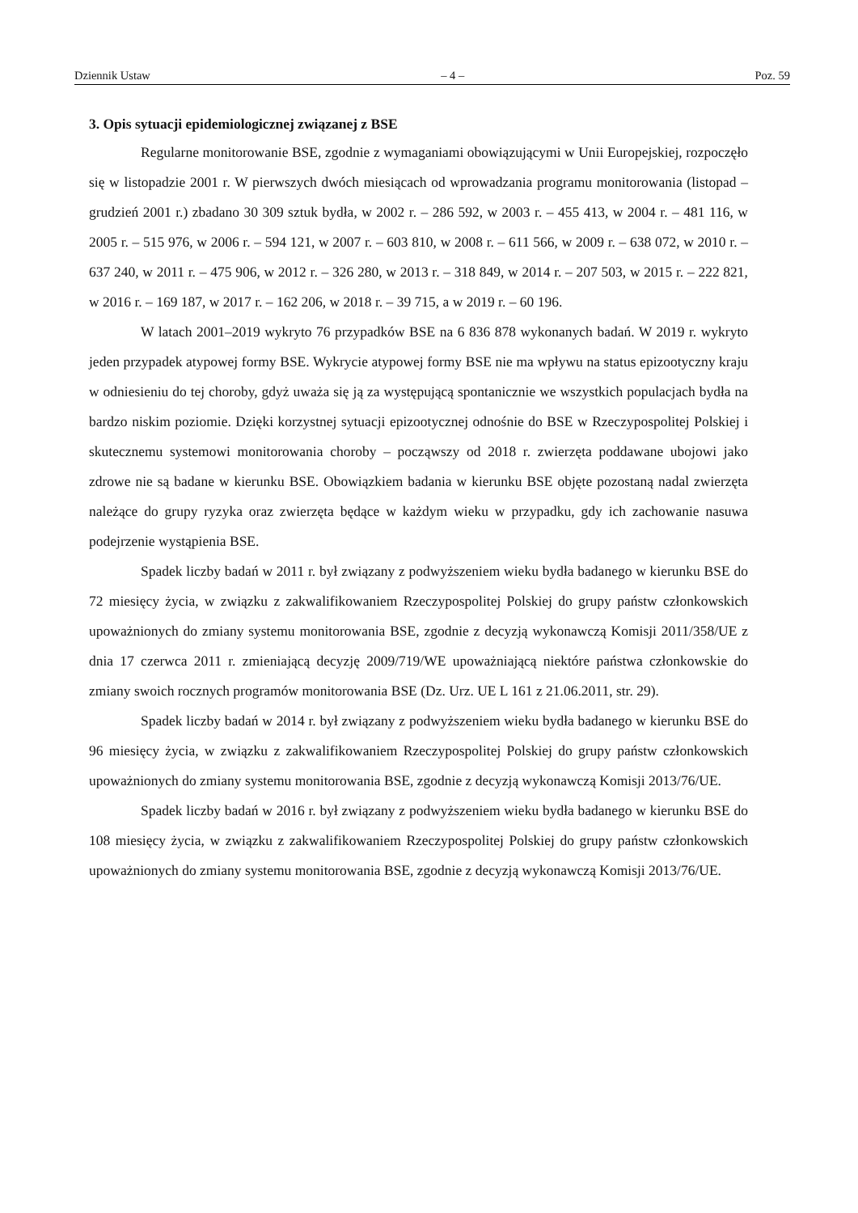Dziennik Ustaw – 4 – Poz. 59
3. Opis sytuacji epidemiologicznej związanej z BSE
Regularne monitorowanie BSE, zgodnie z wymaganiami obowiązującymi w Unii Europejskiej, rozpoczęło się w listopadzie 2001 r. W pierwszych dwóch miesiącach od wprowadzania programu monitorowania (listopad – grudzień 2001 r.) zbadano 30 309 sztuk bydła, w 2002 r. – 286 592, w 2003 r. – 455 413, w 2004 r. – 481 116, w 2005 r. – 515 976, w 2006 r. – 594 121, w 2007 r. – 603 810, w 2008 r. – 611 566, w 2009 r. – 638 072, w 2010 r. – 637 240, w 2011 r. – 475 906, w 2012 r. – 326 280, w 2013 r. – 318 849, w 2014 r. – 207 503, w 2015 r. – 222 821, w 2016 r. – 169 187, w 2017 r. – 162 206, w 2018 r. – 39 715, a w 2019 r. – 60 196.
W latach 2001–2019 wykryto 76 przypadków BSE na 6 836 878 wykonanych badań. W 2019 r. wykryto jeden przypadek atypowej formy BSE. Wykrycie atypowej formy BSE nie ma wpływu na status epizootyczny kraju w odniesieniu do tej choroby, gdyż uważa się ją za występującą spontanicznie we wszystkich populacjach bydła na bardzo niskim poziomie. Dzięki korzystnej sytuacji epizootycznej odnośnie do BSE w Rzeczypospolitej Polskiej i skutecznemu systemowi monitorowania choroby – począwszy od 2018 r. zwierzęta poddawane ubojowi jako zdrowe nie są badane w kierunku BSE. Obowiązkiem badania w kierunku BSE objęte pozostaną nadal zwierzęta należące do grupy ryzyka oraz zwierzęta będące w każdym wieku w przypadku, gdy ich zachowanie nasuwa podejrzenie wystąpienia BSE.
Spadek liczby badań w 2011 r. był związany z podwyższeniem wieku bydła badanego w kierunku BSE do 72 miesięcy życia, w związku z zakwalifikowaniem Rzeczypospolitej Polskiej do grupy państw członkowskich upoważnionych do zmiany systemu monitorowania BSE, zgodnie z decyzją wykonawczą Komisji 2011/358/UE z dnia 17 czerwca 2011 r. zmieniającą decyzję 2009/719/WE upoważniającą niektóre państwa członkowskie do zmiany swoich rocznych programów monitorowania BSE (Dz. Urz. UE L 161 z 21.06.2011, str. 29).
Spadek liczby badań w 2014 r. był związany z podwyższeniem wieku bydła badanego w kierunku BSE do 96 miesięcy życia, w związku z zakwalifikowaniem Rzeczypospolitej Polskiej do grupy państw członkowskich upoważnionych do zmiany systemu monitorowania BSE, zgodnie z decyzją wykonawczą Komisji 2013/76/UE.
Spadek liczby badań w 2016 r. był związany z podwyższeniem wieku bydła badanego w kierunku BSE do 108 miesięcy życia, w związku z zakwalifikowaniem Rzeczypospolitej Polskiej do grupy państw członkowskich upoważnionych do zmiany systemu monitorowania BSE, zgodnie z decyzją wykonawczą Komisji 2013/76/UE.